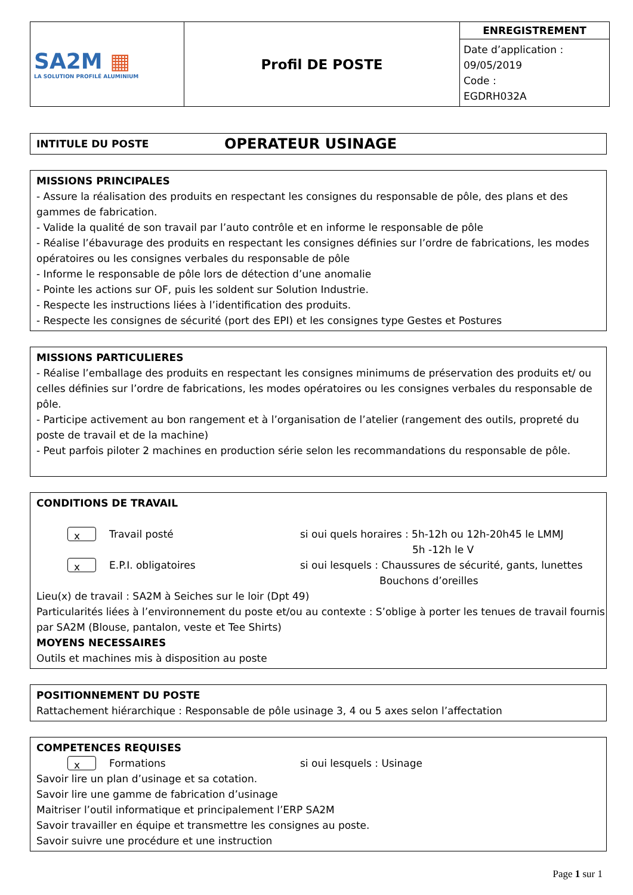| SA2M ▦ LA SOLUTION PROFILÉ ALUMINIUM | Profil DE POSTE | ENREGISTREMENT Date d’application : 09/05/2019 Code : EGDRH032A |
INTITULE DU POSTE OPERATEUR USINAGE
MISSIONS PRINCIPALES
- Assure la réalisation des produits en respectant les consignes du responsable de pôle, des plans et des gammes de fabrication.
- Valide la qualité de son travail par l’auto contrôle et en informe le responsable de pôle
- Réalise l’ébavurage des produits en respectant les consignes définies sur l’ordre de fabrications, les modes opératoires ou les consignes verbales du responsable de pôle
- Informe le responsable de pôle lors de détection d’une anomalie
- Pointe les actions sur OF, puis les soldent sur Solution Industrie.
- Respecte les instructions liées à l’identification des produits.
- Respecte les consignes de sécurité (port des EPI) et les consignes type Gestes et Postures
MISSIONS PARTICULIERES
- Réalise l’emballage des produits en respectant les consignes minimums de préservation des produits et/ ou celles définies sur l’ordre de fabrications, les modes opératoires ou les consignes verbales du responsable de pôle.
- Participe activement au bon rangement et à l’organisation de l’atelier (rangement des outils, propreté du poste de travail et de la machine)
- Peut parfois piloter 2 machines en production série selon les recommandations du responsable de pôle.
CONDITIONS DE TRAVAIL
x Travail posté si oui quels horaires : 5h-12h ou 12h-20h45 le LMMJ
5h -12h le V
x E.P.I. obligatoires si oui lesquels : Chaussures de sécurité, gants, lunettes
Bouchons d’oreilles
Lieu(x) de travail : SA2M à Seiches sur le loir (Dpt 49)
Particularités liées à l’environnement du poste et/ou au contexte : S’oblige à porter les tenues de travail fournis par SA2M (Blouse, pantalon, veste et Tee Shirts)
MOYENS NECESSAIRES
Outils et machines mis à disposition au poste
POSITIONNEMENT DU POSTE
Rattachement hiérarchique : Responsable de pôle usinage 3, 4 ou 5 axes selon l’affectation
COMPETENCES REQUISES
x Formations si oui lesquels : Usinage
Savoir lire un plan d’usinage et sa cotation.
Savoir lire une gamme de fabrication d’usinage
Maitriser l’outil informatique et principalement l’ERP SA2M
Savoir travailler en équipe et transmettre les consignes au poste.
Savoir suivre une procédure et une instruction
Page 1 sur 1